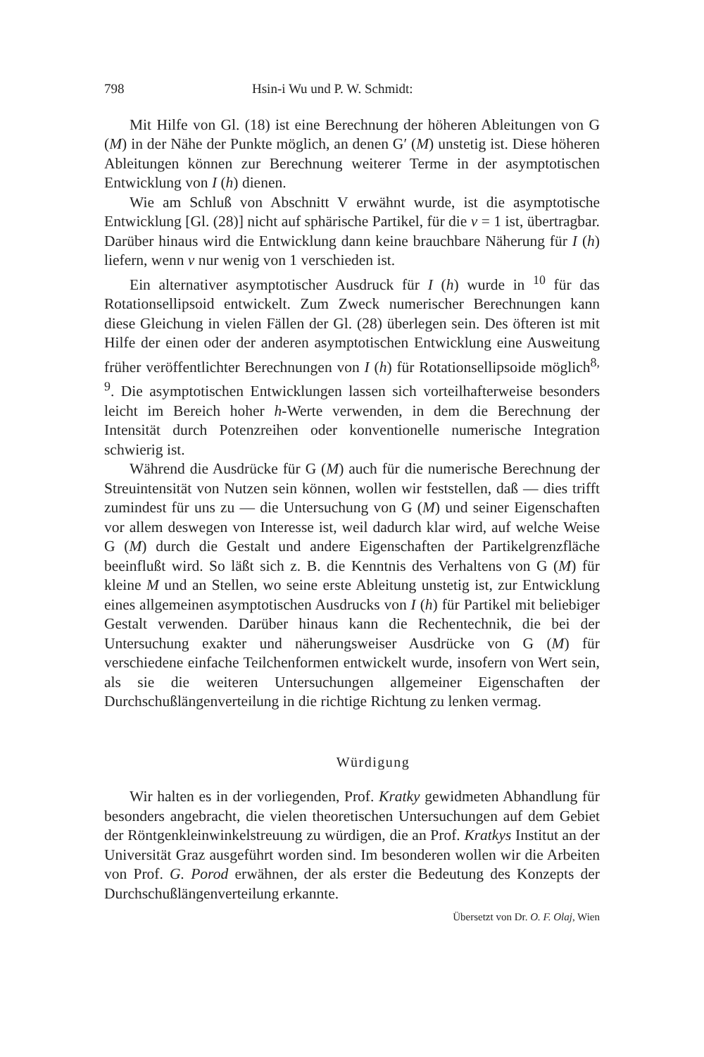798 Hsin-i Wu und P. W. Schmidt:
Mit Hilfe von Gl. (18) ist eine Berechnung der höheren Ableitungen von G (M) in der Nähe der Punkte möglich, an denen G′ (M) unstetig ist. Diese höheren Ableitungen können zur Berechnung weiterer Terme in der asymptotischen Entwicklung von I (h) dienen.
Wie am Schluß von Abschnitt V erwähnt wurde, ist die asymptotische Entwicklung [Gl. (28)] nicht auf sphärische Partikel, für die v = 1 ist, übertragbar. Darüber hinaus wird die Entwicklung dann keine brauchbare Näherung für I (h) liefern, wenn v nur wenig von 1 verschieden ist.
Ein alternativer asymptotischer Ausdruck für I (h) wurde in <sup>10</sup> für das Rotationsellipsoid entwickelt. Zum Zweck numerischer Berechnungen kann diese Gleichung in vielen Fällen der Gl. (28) überlegen sein. Des öfteren ist mit Hilfe der einen oder der anderen asymptotischen Entwicklung eine Ausweitung früher veröffentlichter Berechnungen von I (h) für Rotationsellipsoide möglich<sup>8, 9</sup>. Die asymptotischen Entwicklungen lassen sich vorteilhafterweise besonders leicht im Bereich hoher h-Werte verwenden, in dem die Berechnung der Intensität durch Potenzreihen oder konventionelle numerische Integration schwierig ist.
Während die Ausdrücke für G (M) auch für die numerische Berechnung der Streuintensität von Nutzen sein können, wollen wir feststellen, daß — dies trifft zumindest für uns zu — die Untersuchung von G (M) und seiner Eigenschaften vor allem deswegen von Interesse ist, weil dadurch klar wird, auf welche Weise G (M) durch die Gestalt und andere Eigenschaften der Partikelgrenzfläche beeinflußt wird. So läßt sich z. B. die Kenntnis des Verhaltens von G (M) für kleine M und an Stellen, wo seine erste Ableitung unstetig ist, zur Entwicklung eines allgemeinen asymptotischen Ausdrucks von I (h) für Partikel mit beliebiger Gestalt verwenden. Darüber hinaus kann die Rechentechnik, die bei der Untersuchung exakter und näherungsweiser Ausdrücke von G (M) für verschiedene einfache Teilchenformen entwickelt wurde, insofern von Wert sein, als sie die weiteren Untersuchungen allgemeiner Eigenschaften der Durchschußlängenverteilung in die richtige Richtung zu lenken vermag.
Würdigung
Wir halten es in der vorliegenden, Prof. Kratky gewidmeten Abhandlung für besonders angebracht, die vielen theoretischen Untersuchungen auf dem Gebiet der Röntgenkleinwinkelstreuung zu würdigen, die an Prof. Kratkys Institut an der Universität Graz ausgeführt worden sind. Im besonderen wollen wir die Arbeiten von Prof. G. Porod erwähnen, der als erster die Bedeutung des Konzepts der Durchschußlängenverteilung erkannte.
Übersetzt von Dr. O. F. Olaj, Wien